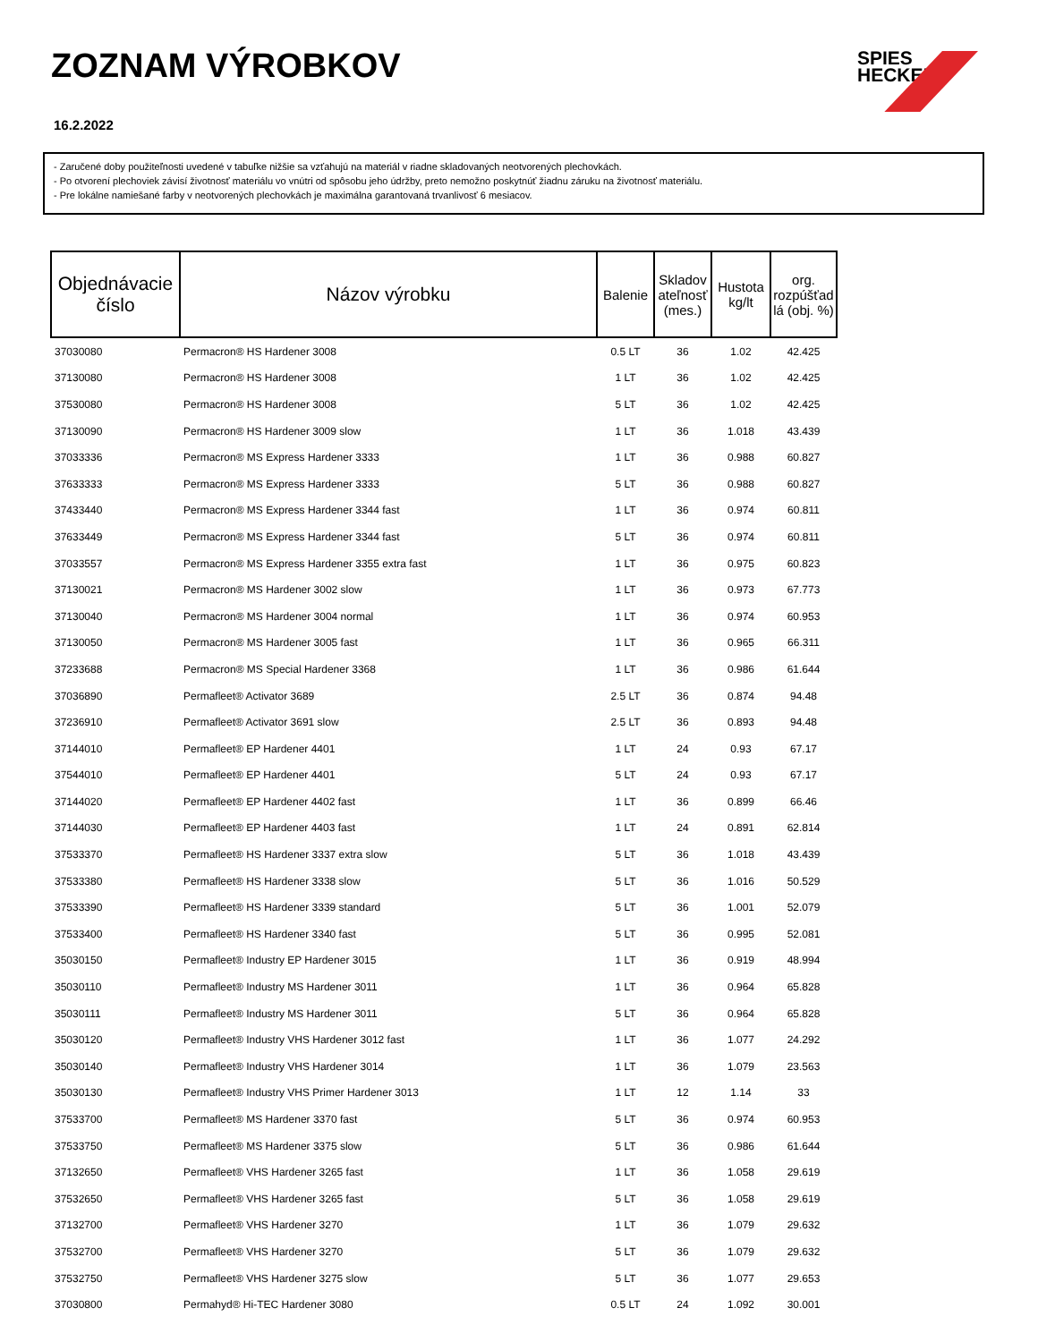ZOZNAM VÝROBKOV
16.2.2022
SPIES
HECKER
- Zaručené doby použiteľnosti uvedené v tabuľke nižšie sa vzťahujú na materiál v riadne skladovaných neotvorených plechovkách.
- Po otvorení plechoviek závisí životnosť materiálu vo vnútri od spôsobu jeho údržby, preto nemožno poskytnúť žiadnu záruku na životnosť materiálu.
- Pre lokálne namiešané farby v neotvorených plechovkách je maximálna garantovaná trvanlivosť 6 mesiacov.
| Objednávacie číslo | Názov výrobku | Balenie | Skladov ateľnosť (mes.) | Hustota kg/lt | org. rozpúšťad lá (obj. %) |
| --- | --- | --- | --- | --- | --- |
| 37030080 | Permacron® HS Hardener 3008 | 0.5 LT | 36 | 1.02 | 42.425 |
| 37130080 | Permacron® HS Hardener 3008 | 1 LT | 36 | 1.02 | 42.425 |
| 37530080 | Permacron® HS Hardener 3008 | 5 LT | 36 | 1.02 | 42.425 |
| 37130090 | Permacron® HS Hardener 3009 slow | 1 LT | 36 | 1.018 | 43.439 |
| 37033336 | Permacron® MS Express Hardener 3333 | 1 LT | 36 | 0.988 | 60.827 |
| 37633333 | Permacron® MS Express Hardener 3333 | 5 LT | 36 | 0.988 | 60.827 |
| 37433440 | Permacron® MS Express Hardener 3344 fast | 1 LT | 36 | 0.974 | 60.811 |
| 37633449 | Permacron® MS Express Hardener 3344 fast | 5 LT | 36 | 0.974 | 60.811 |
| 37033557 | Permacron® MS Express Hardener 3355 extra fast | 1 LT | 36 | 0.975 | 60.823 |
| 37130021 | Permacron® MS Hardener 3002 slow | 1 LT | 36 | 0.973 | 67.773 |
| 37130040 | Permacron® MS Hardener 3004 normal | 1 LT | 36 | 0.974 | 60.953 |
| 37130050 | Permacron® MS Hardener 3005 fast | 1 LT | 36 | 0.965 | 66.311 |
| 37233688 | Permacron® MS Special Hardener 3368 | 1 LT | 36 | 0.986 | 61.644 |
| 37036890 | Permafleet® Activator 3689 | 2.5 LT | 36 | 0.874 | 94.48 |
| 37236910 | Permafleet® Activator 3691 slow | 2.5 LT | 36 | 0.893 | 94.48 |
| 37144010 | Permafleet® EP Hardener 4401 | 1 LT | 24 | 0.93 | 67.17 |
| 37544010 | Permafleet® EP Hardener 4401 | 5 LT | 24 | 0.93 | 67.17 |
| 37144020 | Permafleet® EP Hardener 4402 fast | 1 LT | 36 | 0.899 | 66.46 |
| 37144030 | Permafleet® EP Hardener 4403 fast | 1 LT | 24 | 0.891 | 62.814 |
| 37533370 | Permafleet® HS Hardener 3337 extra slow | 5 LT | 36 | 1.018 | 43.439 |
| 37533380 | Permafleet® HS Hardener 3338 slow | 5 LT | 36 | 1.016 | 50.529 |
| 37533390 | Permafleet® HS Hardener 3339 standard | 5 LT | 36 | 1.001 | 52.079 |
| 37533400 | Permafleet® HS Hardener 3340 fast | 5 LT | 36 | 0.995 | 52.081 |
| 35030150 | Permafleet® Industry EP Hardener 3015 | 1 LT | 36 | 0.919 | 48.994 |
| 35030110 | Permafleet® Industry MS Hardener 3011 | 1 LT | 36 | 0.964 | 65.828 |
| 35030111 | Permafleet® Industry MS Hardener 3011 | 5 LT | 36 | 0.964 | 65.828 |
| 35030120 | Permafleet® Industry VHS Hardener 3012 fast | 1 LT | 36 | 1.077 | 24.292 |
| 35030140 | Permafleet® Industry VHS Hardener 3014 | 1 LT | 36 | 1.079 | 23.563 |
| 35030130 | Permafleet® Industry VHS Primer Hardener 3013 | 1 LT | 12 | 1.14 | 33 |
| 37533700 | Permafleet® MS Hardener 3370 fast | 5 LT | 36 | 0.974 | 60.953 |
| 37533750 | Permafleet® MS Hardener 3375 slow | 5 LT | 36 | 0.986 | 61.644 |
| 37132650 | Permafleet® VHS Hardener 3265 fast | 1 LT | 36 | 1.058 | 29.619 |
| 37532650 | Permafleet® VHS Hardener 3265 fast | 5 LT | 36 | 1.058 | 29.619 |
| 37132700 | Permafleet® VHS Hardener 3270 | 1 LT | 36 | 1.079 | 29.632 |
| 37532700 | Permafleet® VHS Hardener 3270 | 5 LT | 36 | 1.079 | 29.632 |
| 37532750 | Permafleet® VHS Hardener 3275 slow | 5 LT | 36 | 1.077 | 29.653 |
| 37030800 | Permahyd® Hi-TEC Hardener 3080 | 0.5 LT | 24 | 1.092 | 30.001 |